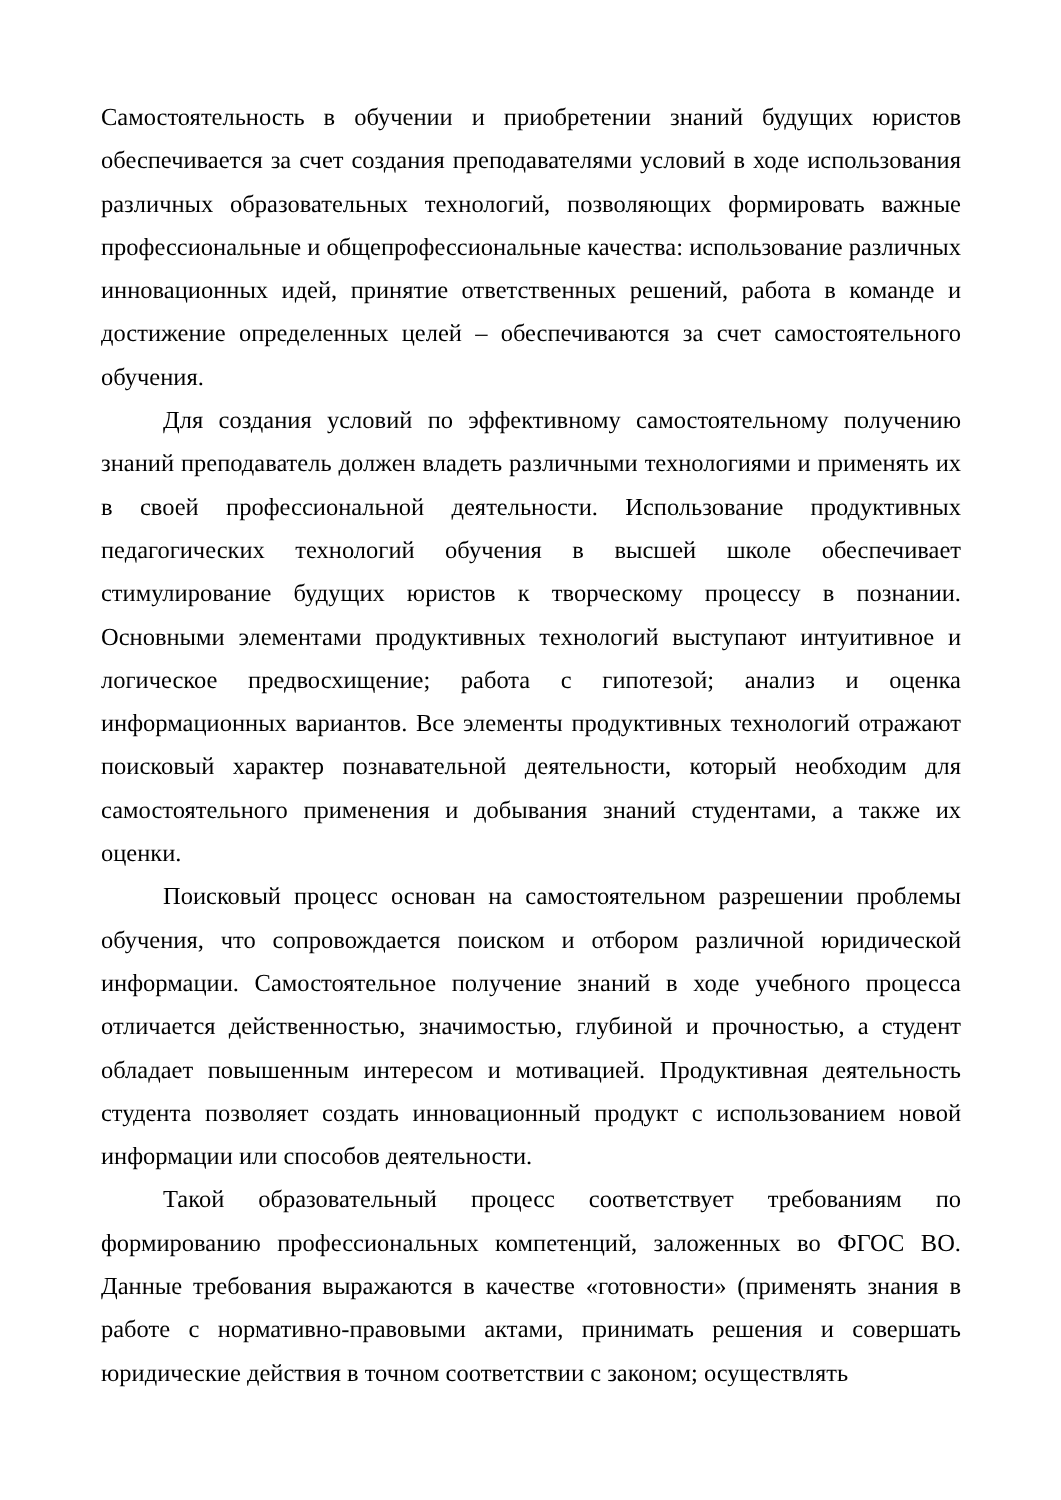Самостоятельность в обучении и приобретении знаний будущих юристов обеспечивается за счет создания преподавателями условий в ходе использования различных образовательных технологий, позволяющих формировать важные профессиональные и общепрофессиональные качества: использование различных инновационных идей, принятие ответственных решений, работа в команде и достижение определенных целей – обеспечиваются за счет самостоятельного обучения.
Для создания условий по эффективному самостоятельному получению знаний преподаватель должен владеть различными технологиями и применять их в своей профессиональной деятельности. Использование продуктивных педагогических технологий обучения в высшей школе обеспечивает стимулирование будущих юристов к творческому процессу в познании. Основными элементами продуктивных технологий выступают интуитивное и логическое предвосхищение; работа с гипотезой; анализ и оценка информационных вариантов. Все элементы продуктивных технологий отражают поисковый характер познавательной деятельности, который необходим для самостоятельного применения и добывания знаний студентами, а также их оценки.
Поисковый процесс основан на самостоятельном разрешении проблемы обучения, что сопровождается поиском и отбором различной юридической информации. Самостоятельное получение знаний в ходе учебного процесса отличается действенностью, значимостью, глубиной и прочностью, а студент обладает повышенным интересом и мотивацией. Продуктивная деятельность студента позволяет создать инновационный продукт с использованием новой информации или способов деятельности.
Такой образовательный процесс соответствует требованиям по формированию профессиональных компетенций, заложенных во ФГОС ВО. Данные требования выражаются в качестве «готовности» (применять знания в работе с нормативно-правовыми актами, принимать решения и совершать юридические действия в точном соответствии с законом; осуществлять